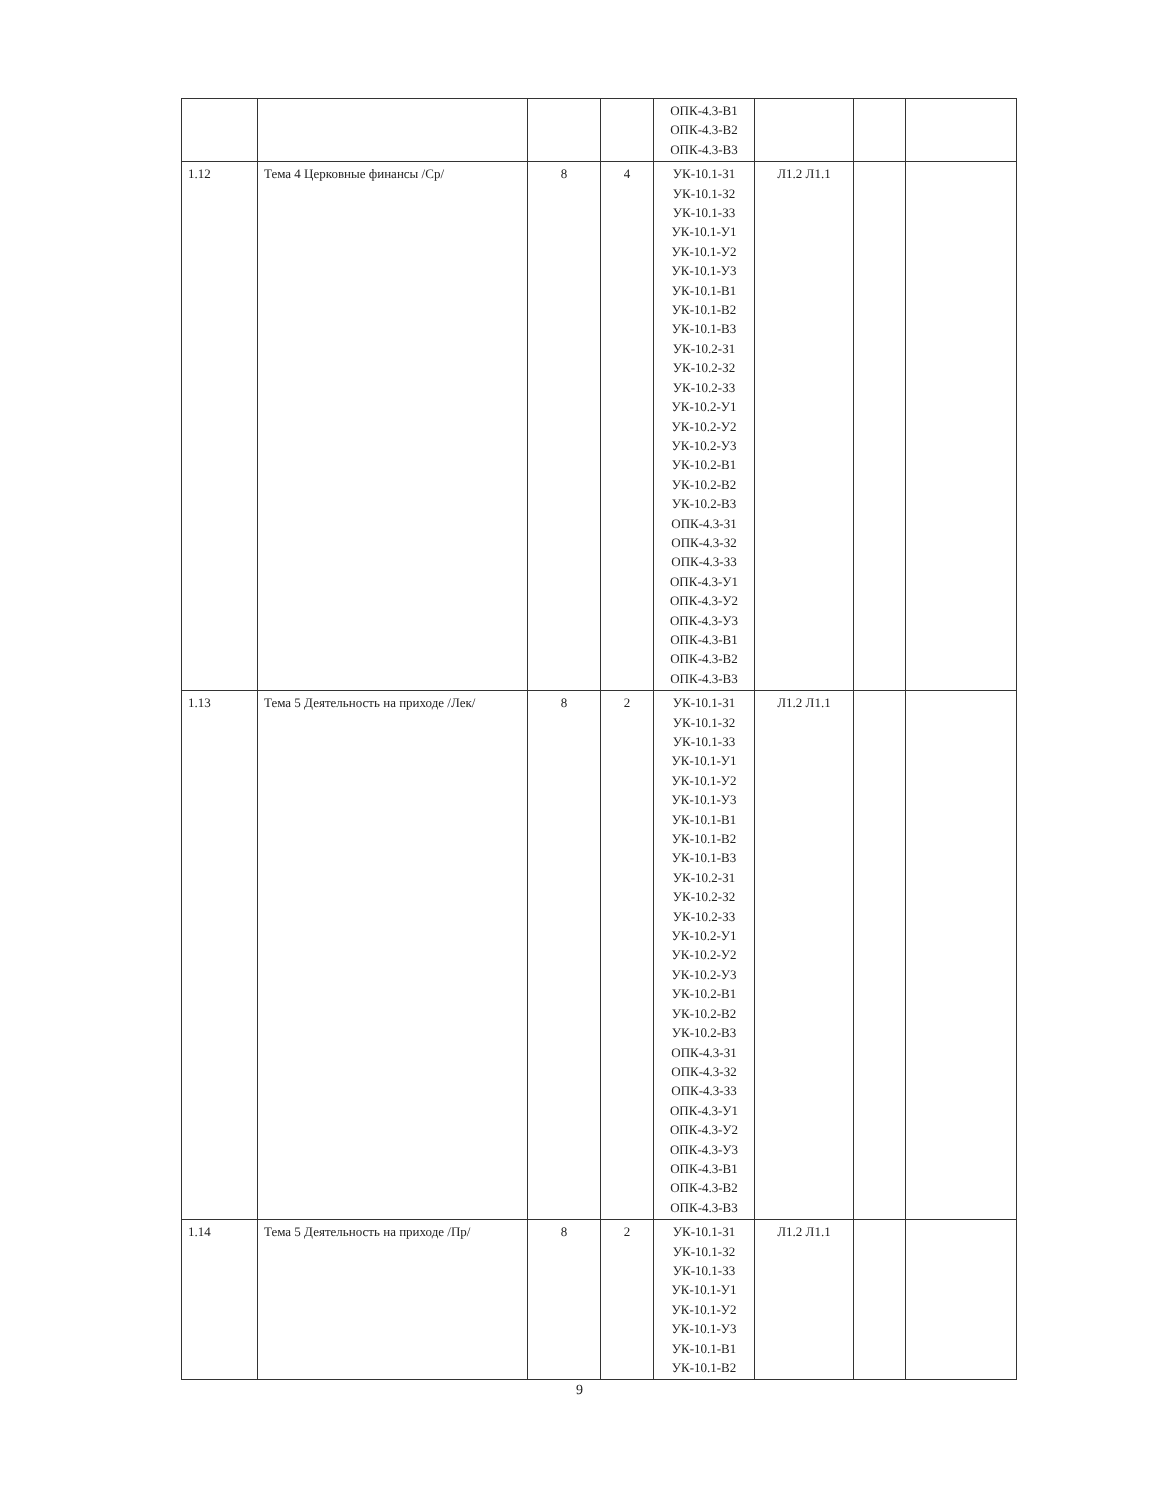| | | | | ОПК-4.3-В1 ОПК-4.3-В2 ОПК-4.3-В3 | | | |
| 1.12 | Тема 4 Церковные финансы /Ср/ | 8 | 4 | УК-10.1-З1 УК-10.1-З2 УК-10.1-З3 УК-10.1-У1 УК-10.1-У2 УК-10.1-У3 УК-10.1-В1 УК-10.1-В2 УК-10.1-В3 УК-10.2-З1 УК-10.2-З2 УК-10.2-З3 УК-10.2-У1 УК-10.2-У2 УК-10.2-У3 УК-10.2-В1 УК-10.2-В2 УК-10.2-В3 ОПК-4.3-З1 ОПК-4.3-З2 ОПК-4.3-З3 ОПК-4.3-У1 ОПК-4.3-У2 ОПК-4.3-У3 ОПК-4.3-В1 ОПК-4.3-В2 ОПК-4.3-В3 | Л1.2 Л1.1 | | |
| 1.13 | Тема 5 Деятельность на приходе /Лек/ | 8 | 2 | УК-10.1-З1 УК-10.1-З2 УК-10.1-З3 УК-10.1-У1 УК-10.1-У2 УК-10.1-У3 УК-10.1-В1 УК-10.1-В2 УК-10.1-В3 УК-10.2-З1 УК-10.2-З2 УК-10.2-З3 УК-10.2-У1 УК-10.2-У2 УК-10.2-У3 УК-10.2-В1 УК-10.2-В2 УК-10.2-В3 ОПК-4.3-З1 ОПК-4.3-З2 ОПК-4.3-З3 ОПК-4.3-У1 ОПК-4.3-У2 ОПК-4.3-У3 ОПК-4.3-В1 ОПК-4.3-В2 ОПК-4.3-В3 | Л1.2 Л1.1 | | |
| 1.14 | Тема 5 Деятельность на приходе /Пр/ | 8 | 2 | УК-10.1-З1 УК-10.1-З2 УК-10.1-З3 УК-10.1-У1 УК-10.1-У2 УК-10.1-У3 УК-10.1-В1 УК-10.1-В2 | Л1.2 Л1.1 | | |
9